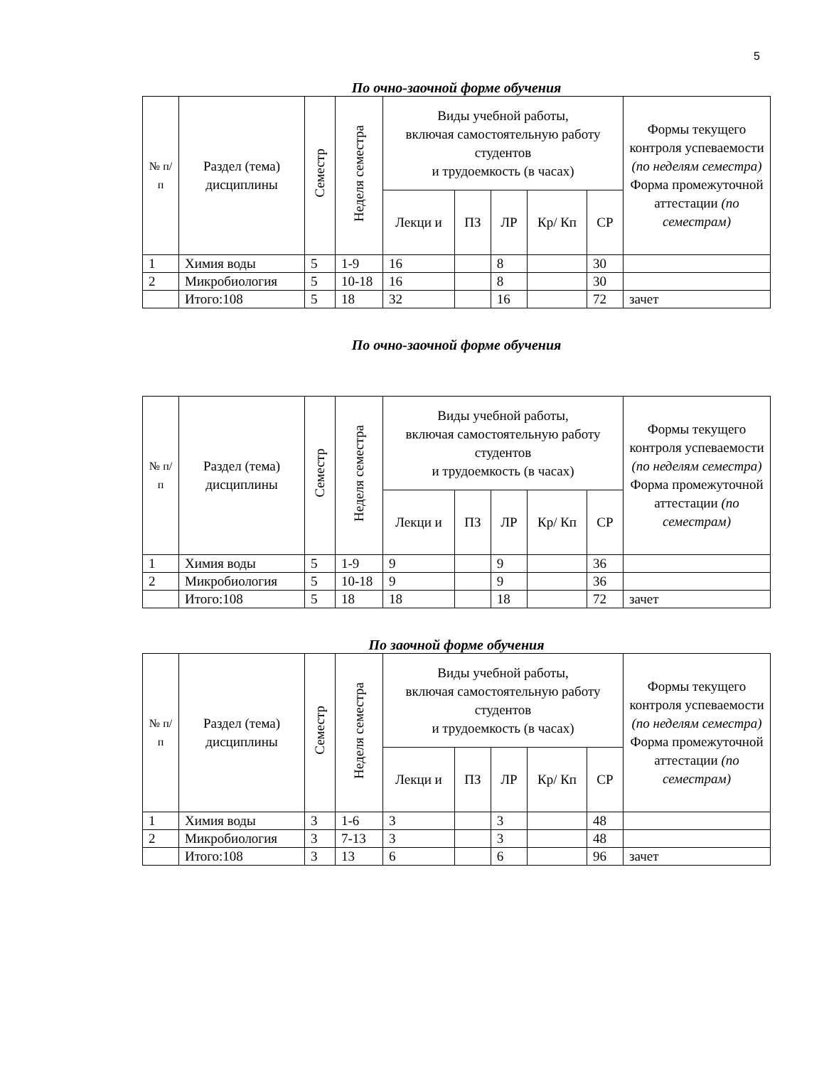5
По очно-заочной форме обучения
| № п/п | Раздел (тема) дисциплины | Семестр | Неделя семестра | Виды учебной работы, включая самостоятельную работу студентов и трудоемкость (в часах) | | | | | Формы текущего контроля успеваемости (по неделям семестра) Форма промежуточной аттестации (по семестрам) |
| --- | --- | --- | --- | --- | --- | --- | --- | --- | --- |
| | | | | Лекци и | ПЗ | ЛР | Кр/ Кп | СР | |
| 1 | Химия воды | 5 | 1-9 | 16 | | 8 | | 30 | |
| 2 | Микробиология | 5 | 10-18 | 16 | | 8 | | 30 | |
| | Итого:108 | 5 | 18 | 32 | | 16 | | 72 | зачет |
По очно-заочной форме обучения
| № п/п | Раздел (тема) дисциплины | Семестр | Неделя семестра | Виды учебной работы, включая самостоятельную работу студентов и трудоемкость (в часах) | | | | | Формы текущего контроля успеваемости (по неделям семестра) Форма промежуточной аттестации (по семестрам) |
| --- | --- | --- | --- | --- | --- | --- | --- | --- | --- |
| | | | | Лекци и | ПЗ | ЛР | Кр/ Кп | СР | |
| 1 | Химия воды | 5 | 1-9 | 9 | | 9 | | 36 | |
| 2 | Микробиология | 5 | 10-18 | 9 | | 9 | | 36 | |
| | Итого:108 | 5 | 18 | 18 | | 18 | | 72 | зачет |
По заочной форме обучения
| № п/п | Раздел (тема) дисциплины | Семестр | Неделя семестра | Виды учебной работы, включая самостоятельную работу студентов и трудоемкость (в часах) | | | | | Формы текущего контроля успеваемости (по неделям семестра) Форма промежуточной аттестации (по семестрам) |
| --- | --- | --- | --- | --- | --- | --- | --- | --- | --- |
| | | | | Лекци и | ПЗ | ЛР | Кр/ Кп | СР | |
| 1 | Химия воды | 3 | 1-6 | 3 | | 3 | | 48 | |
| 2 | Микробиология | 3 | 7-13 | 3 | | 3 | | 48 | |
| | Итого:108 | 3 | 13 | 6 | | 6 | | 96 | зачет |